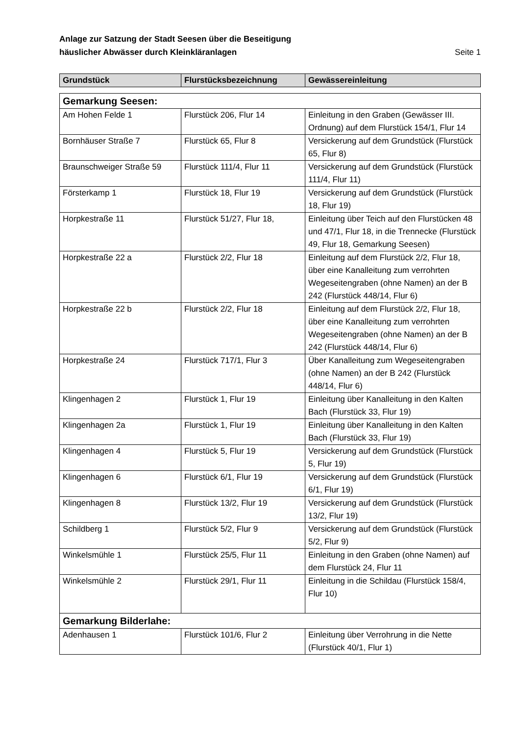Anlage zur Satzung der Stadt Seesen über die Beseitigung
häuslicher Abwässer durch Kleinkläranlagen
Seite 1
| Grundstück | Flurstücksbezeichnung | Gewässereinleitung |
| --- | --- | --- |
| Gemarkung Seesen: | | |
| Am Hohen Felde 1 | Flurstück 206, Flur 14 | Einleitung in den Graben (Gewässer III. Ordnung) auf dem Flurstück 154/1, Flur 14 |
| Bornhäuser Straße 7 | Flurstück 65, Flur 8 | Versickerung auf dem Grundstück (Flurstück 65, Flur 8) |
| Braunschweiger Straße 59 | Flurstück 111/4, Flur 11 | Versickerung auf dem Grundstück (Flurstück 111/4, Flur 11) |
| Försterkamp 1 | Flurstück 18, Flur 19 | Versickerung auf dem Grundstück (Flurstück 18, Flur 19) |
| Horpkestraße 11 | Flurstück 51/27, Flur 18, | Einleitung über Teich auf den Flurstücken 48 und 47/1, Flur 18, in die Trennecke (Flurstück 49, Flur 18, Gemarkung Seesen) |
| Horpkestraße 22 a | Flurstück 2/2, Flur 18 | Einleitung auf dem Flurstück 2/2, Flur 18, über eine Kanalleitung zum verrohrten Wegeseitengraben (ohne Namen) an der B 242 (Flurstück 448/14, Flur 6) |
| Horpkestraße 22 b | Flurstück 2/2, Flur 18 | Einleitung auf dem Flurstück 2/2, Flur 18, über eine Kanalleitung zum verrohrten Wegeseitengraben (ohne Namen) an der B 242 (Flurstück 448/14, Flur 6) |
| Horpkestraße 24 | Flurstück 717/1, Flur 3 | Über Kanalleitung zum Wegeseitengraben (ohne Namen) an der B 242 (Flurstück 448/14, Flur 6) |
| Klingenhagen 2 | Flurstück 1, Flur 19 | Einleitung über Kanalleitung in den Kalten Bach (Flurstück 33, Flur 19) |
| Klingenhagen 2a | Flurstück 1, Flur 19 | Einleitung über Kanalleitung in den Kalten Bach (Flurstück 33, Flur 19) |
| Klingenhagen 4 | Flurstück 5, Flur 19 | Versickerung auf dem Grundstück (Flurstück 5, Flur 19) |
| Klingenhagen 6 | Flurstück 6/1, Flur 19 | Versickerung auf dem Grundstück (Flurstück 6/1, Flur 19) |
| Klingenhagen 8 | Flurstück 13/2, Flur 19 | Versickerung auf dem Grundstück (Flurstück 13/2, Flur 19) |
| Schildberg 1 | Flurstück 5/2, Flur 9 | Versickerung auf dem Grundstück (Flurstück 5/2, Flur 9) |
| Winkelsmühle 1 | Flurstück 25/5, Flur 11 | Einleitung in den Graben (ohne Namen) auf dem Flurstück 24, Flur 11 |
| Winkelsmühle 2 | Flurstück 29/1, Flur 11 | Einleitung in die Schildau (Flurstück 158/4, Flur 10) |
| Gemarkung Bilderlahe: | | |
| Adenhausen 1 | Flurstück 101/6, Flur 2 | Einleitung über Verrohrung in die Nette (Flurstück 40/1, Flur 1) |